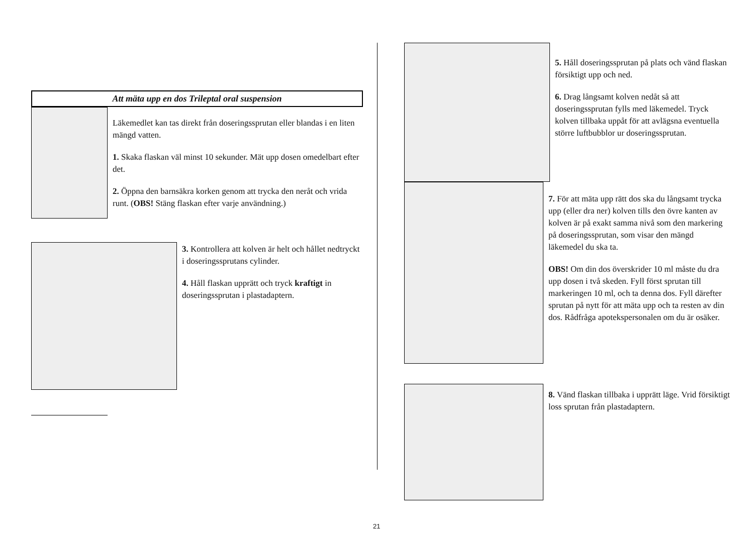Att mäta upp en dos Trileptal oral suspension
Läkemedlet kan tas direkt från doseringssprutan eller blandas i en liten mängd vatten.
1. Skaka flaskan väl minst 10 sekunder. Mät upp dosen omedelbart efter det.
2. Öppna den barnsäkra korken genom att trycka den neråt och vrida runt. (OBS! Stäng flaskan efter varje användning.)
3. Kontrollera att kolven är helt och hållet nedtryckt i doseringssprutans cylinder.
4. Håll flaskan upprätt och tryck kraftigt in doseringssprutan i plastadaptern.
5. Håll doseringssprutan på plats och vänd flaskan försiktigt upp och ned.
6. Drag långsamt kolven nedåt så att doseringssprutan fylls med läkemedel. Tryck kolven tillbaka uppåt för att avlägsna eventuella större luftbubblor ur doseringssprutan.
7. För att mäta upp rätt dos ska du långsamt trycka upp (eller dra ner) kolven tills den övre kanten av kolven är på exakt samma nivå som den markering på doseringssprutan, som visar den mängd läkemedel du ska ta.
OBS! Om din dos överskrider 10 ml måste du dra upp dosen i två skeden. Fyll först sprutan till markeringen 10 ml, och ta denna dos. Fyll därefter sprutan på nytt för att mäta upp och ta resten av din dos. Rådfråga apotekspersonalen om du är osäker.
8. Vänd flaskan tillbaka i upprätt läge. Vrid försiktigt loss sprutan från plastadaptern.
21